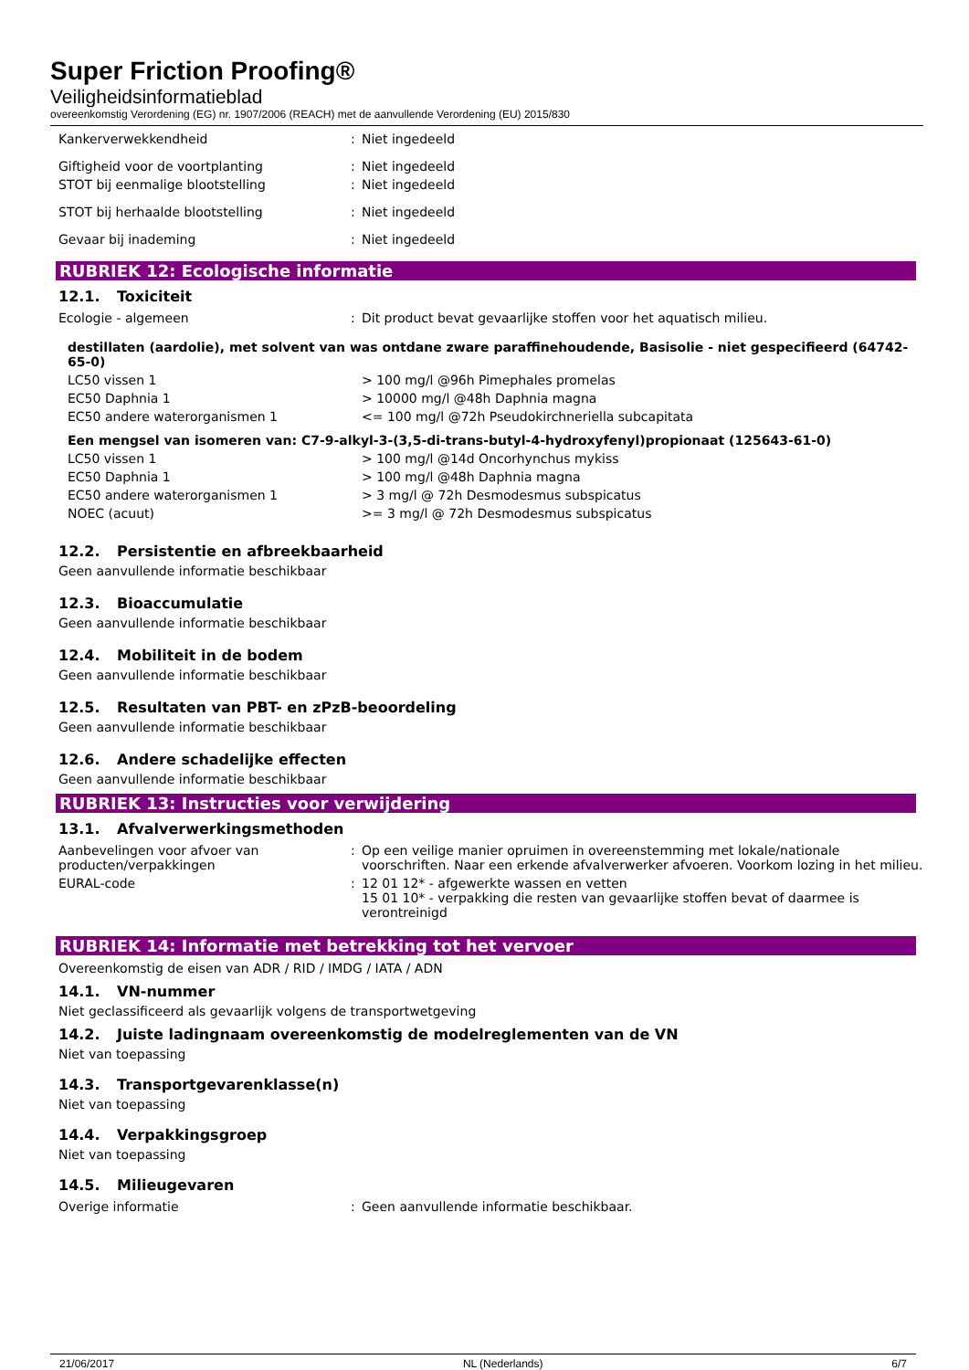Super Friction Proofing®
Veiligheidsinformatieblad
overeenkomstig Verordening (EG) nr. 1907/2006 (REACH) met de aanvullende Verordening (EU) 2015/830
| Kankerverwekkendheid | : | Niet ingedeeld |
| Giftigheid voor de voortplanting | : | Niet ingedeeld |
| STOT bij eenmalige blootstelling | : | Niet ingedeeld |
| STOT bij herhaalde blootstelling | : | Niet ingedeeld |
| Gevaar bij inademing | : | Niet ingedeeld |
RUBRIEK 12: Ecologische informatie
12.1. Toxiciteit
| Ecologie - algemeen | : | Dit product bevat gevaarlijke stoffen voor het aquatisch milieu. |
destillaten (aardolie), met solvent van was ontdane zware paraffinehoudende, Basisolie - niet gespecifieerd (64742-65-0)
| LC50 vissen 1 | > 100 mg/l @96h Pimephales promelas |
| EC50 Daphnia 1 | > 10000 mg/l @48h Daphnia magna |
| EC50 andere waterorganismen 1 | <= 100 mg/l @72h Pseudokirchneriella subcapitata |
Een mengsel van isomeren van: C7-9-alkyl-3-(3,5-di-trans-butyl-4-hydroxyfenyl)propionaat (125643-61-0)
| LC50 vissen 1 | > 100 mg/l @14d Oncorhynchus mykiss |
| EC50 Daphnia 1 | > 100 mg/l @48h Daphnia magna |
| EC50 andere waterorganismen 1 | > 3 mg/l @ 72h Desmodesmus subspicatus |
| NOEC (acuut) | >= 3 mg/l @ 72h Desmodesmus subspicatus |
12.2. Persistentie en afbreekbaarheid
Geen aanvullende informatie beschikbaar
12.3. Bioaccumulatie
Geen aanvullende informatie beschikbaar
12.4. Mobiliteit in de bodem
Geen aanvullende informatie beschikbaar
12.5. Resultaten van PBT- en zPzB-beoordeling
Geen aanvullende informatie beschikbaar
12.6. Andere schadelijke effecten
Geen aanvullende informatie beschikbaar
RUBRIEK 13: Instructies voor verwijdering
13.1. Afvalverwerkingsmethoden
| Aanbevelingen voor afvoer van producten/verpakkingen | : | Op een veilige manier opruimen in overeenstemming met lokale/nationale voorschriften. Naar een erkende afvalverwerker afvoeren. Voorkom lozing in het milieu. |
| EURAL-code | : | 12 01 12* - afgewerkte wassen en vetten 15 01 10* - verpakking die resten van gevaarlijke stoffen bevat of daarmee is verontreinigd |
RUBRIEK 14: Informatie met betrekking tot het vervoer
Overeenkomstig de eisen van ADR / RID / IMDG / IATA / ADN
14.1. VN-nummer
Niet geclassificeerd als gevaarlijk volgens de transportwetgeving
14.2. Juiste ladingnaam overeenkomstig de modelreglementen van de VN
Niet van toepassing
14.3. Transportgevarenklasse(n)
Niet van toepassing
14.4. Verpakkingsgroep
Niet van toepassing
14.5. Milieugevaren
| Overige informatie | : | Geen aanvullende informatie beschikbaar. |
21/06/2017 NL (Nederlands) 6/7